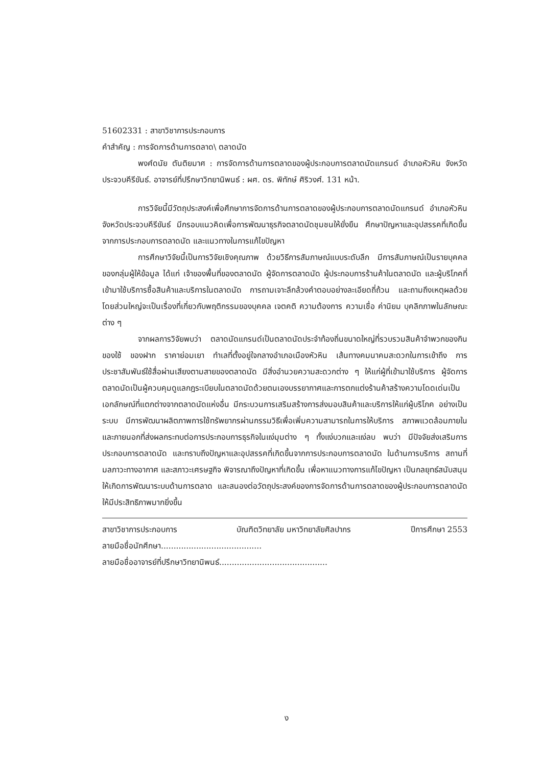51602331 : สาขาวิชาการประกอบการ
คำสำคัญ : การจัดการด้านการตลาด\ ตลาดนัด
พงศ์ดนัย ตันติยมาศ : การจัดการด้านการตลาดของผู้ประกอบการตลาดนัดแกรนด์ อำเภอหัวหิน จังหวัดประจวบคีรีขันธ์. อาจารย์ที่ปรึกษาวิทยานิพนธ์ : ผศ. ดร. พิทักษ์ ศิริวงศ์. 131 หน้า.
การวิจัยนี้มีวัตถุประสงค์เพื่อศึกษาการจัดการด้านการตลาดของผู้ประกอบการตลาดนัดแกรนด์ อำเภอหัวหิน จังหวัดประจวบคีรีขันธ์ มีกรอบแนวคิดเพื่อการพัฒนาธุรกิจตลาดนัดชุมชนให้ยั่งยืน ศึกษาปัญหาและอุปสรรคที่เกิดขึ้นจากการประกอบการตลาดนัด และแนวทางในการแก้ไขปัญหา
การศึกษาวิจัยนี้เป็นการวิจัยเชิงคุณภาพ ด้วยวิธีการสัมภาษณ์แบบระดับลึก มีการสัมภาษณ์เป็นรายบุคคลของกลุ่มผู้ให้ข้อมูล ได้แก่ เจ้าของพื้นที่ของตลาดนัด ผู้จัดการตลาดนัด ผู้ประกอบการร้านค้าในตลาดนัด และผู้บริโภคที่เข้ามาใช้บริการซื้อสินค้าและบริการในตลาดนัด การถามเจาะลึกล้วงคำตอบอย่างละเอียดถี่ถ้วน และถามถึงเหตุผลด้วย โดยส่วนใหญ่จะเป็นเรื่องที่เกี่ยวกับพฤติกรรมของบุคคล เจตคติ ความต้องการ ความเชื่อ ค่านิยม บุคลิกภาพในลักษณะต่าง ๆ
จากผลการวิจัยพบว่า ตลาดนัดแกรนด์เป็นตลาดนัดประจำท้องถิ่นขนาดใหญ่ที่รวบรวมสินค้าจำพวกของกินของใช้ ของฝาก ราคาย่อมเยา ทำเลที่ตั้งอยู่ใจกลางอำเภอเมืองหัวหิน เส้นทางคมนาคมสะดวกในการเข้าถึง การประชาสัมพันธ์ใช้สื่อผ่านเสียงตามสายของตลาดนัด มีสิ่งอำนวยความสะดวกต่าง ๆ ให้แก่ผู้ที่เข้ามาใช้บริการ ผู้จัดการตลาดนัดเป็นผู้ควบคุมดูแลกฎระเบียบในตลาดนัดด้วยตนเองบรรยากาศและการตกแต่งร้านค้าสร้างความโดดเด่นเป็นเอกลักษณ์ที่แตกต่างจากตลาดนัดแห่งอื่น มีกระบวนการเสริมสร้างการส่งมอบสินค้าและบริการให้แก่ผู้บริโภค อย่างเป็นระบบ มีการพัฒนาผลิตภาพการใช้ทรัพยากรผ่านกรรมวิธีเพื่อเพิ่มความสามารถในการให้บริการ สภาพแวดล้อมภายในและภายนอกที่ส่งผลกระทบต่อการประกอบการธุรกิจในแง่มุมต่าง ๆ ทั้งแง่บวกและแง่ลบ พบว่า มีปัจจัยส่งเสริมการประกอบการตลาดนัด และทราบถึงปัญหาและอุปสรรคที่เกิดขึ้นจากการประกอบการตลาดนัด ในด้านการบริการ สถานที่ มลภาวะทางอากาศ และสภาวะเศรษฐกิจ พิจารณาถึงปัญหาที่เกิดขึ้น เพื่อหาแนวทางการแก้ไขปัญหา เป็นกลยุทธ์สนับสนุนให้เกิดการพัฒนาระบบด้านการตลาด และสนองต่อวัตถุประสงค์ของการจัดการด้านการตลาดของผู้ประกอบการตลาดนัดให้มีประสิทธิภาพมากยิ่งขึ้น
สาขาวิชาการประกอบการ บัณฑิตวิทยาลัย มหาวิทยาลัยศิลปากร ปีการศึกษา 2553
ลายมือชื่อนักศึกษา........................................
ลายมือชื่ออาจารย์ที่ปรึกษาวิทยานิพนธ์...........................................
ง